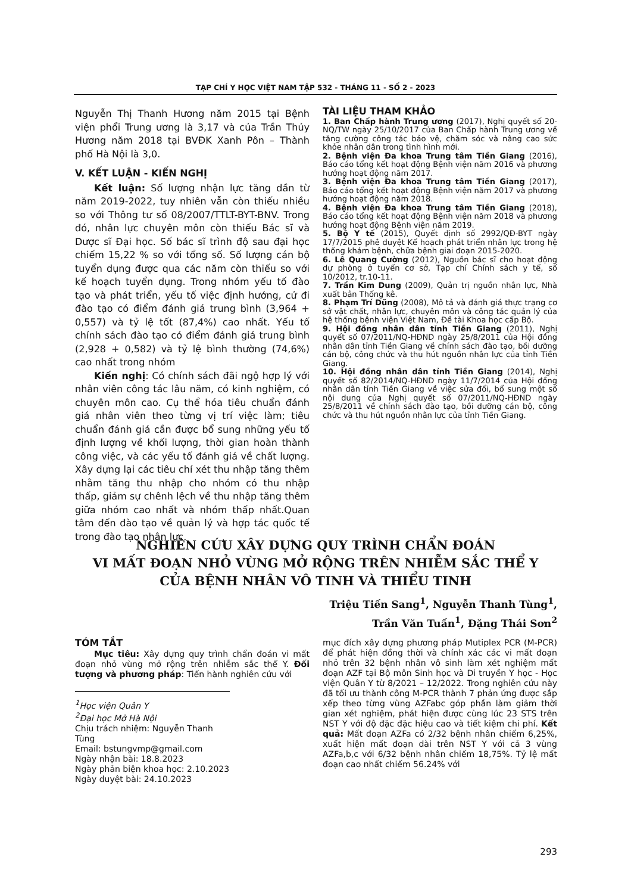TẠP CHÍ Y HỌC VIỆT NAM TẬP 532 - THÁNG 11 - SỐ 2 - 2023
Nguyễn Thị Thanh Hương năm 2015 tại Bệnh viện phổi Trung ương là 3,17 và của Trần Thủy Hương năm 2018 tại BVĐK Xanh Pôn – Thành phố Hà Nội là 3,0.
V. KẾT LUẬN - KIẾN NGHỊ
Kết luận: Số lượng nhận lực tăng dần từ năm 2019-2022, tuy nhiên vẫn còn thiếu nhiều so với Thông tư số 08/2007/TTLT-BYT-BNV. Trong đó, nhân lực chuyên môn còn thiếu Bác sĩ và Dược sĩ Đại học. Số bác sĩ trình độ sau đại học chiếm 15,22 % so với tổng số. Số lượng cán bộ tuyển dụng được qua các năm còn thiếu so với kế hoạch tuyển dụng. Trong nhóm yếu tố đào tạo và phát triển, yếu tố việc định hướng, cử đi đào tạo có điểm đánh giá trung bình (3,964 + 0,557) và tỷ lệ tốt (87,4%) cao nhất. Yếu tố chính sách đào tạo có điểm đánh giá trung bình (2,928 + 0,582) và tỷ lệ bình thường (74,6%) cao nhất trong nhóm
Kiến nghị: Có chính sách đãi ngộ hợp lý với nhân viên công tác lâu năm, có kinh nghiệm, có chuyên môn cao. Cụ thể hóa tiêu chuẩn đánh giá nhân viên theo từng vị trí việc làm; tiêu chuẩn đánh giá cần được bổ sung những yếu tố định lượng về khối lượng, thời gian hoàn thành công việc, và các yếu tố đánh giá về chất lượng. Xây dựng lại các tiêu chí xét thu nhập tăng thêm nhằm tăng thu nhập cho nhóm có thu nhập thấp, giảm sự chênh lệch về thu nhập tăng thêm giữa nhóm cao nhất và nhóm thấp nhất.Quan tâm đến đào tạo về quản lý và hợp tác quốc tế trong đào tạo nhân lực.
TÀI LIỆU THAM KHẢO
1. Ban Chấp hành Trung ương (2017), Nghị quyết số 20-NQ/TW ngày 25/10/2017 của Ban Chấp hành Trung ương về tăng cường công tác bảo vệ, chăm sóc và nâng cao sức khỏe nhân dân trong tình hình mới.
2. Bệnh viện Đa khoa Trung tâm Tiền Giang (2016), Báo cáo tổng kết hoạt động Bệnh viện năm 2016 và phương hướng hoạt động năm 2017.
3. Bệnh viện Đa khoa Trung tâm Tiền Giang (2017), Báo cáo tổng kết hoạt động Bệnh viện năm 2017 và phương hướng hoạt động năm 2018.
4. Bệnh viện Đa khoa Trung tâm Tiền Giang (2018), Báo cáo tổng kết hoạt động Bệnh viện năm 2018 và phương hướng hoạt động Bệnh viện năm 2019.
5. Bộ Y tế (2015), Quyết định số 2992/QĐ-BYT ngày 17/7/2015 phê duyệt Kế hoạch phát triển nhân lực trong hệ thống khám bệnh, chữa bệnh giai đoạn 2015-2020.
6. Lê Quang Cường (2012), Nguồn bác sĩ cho hoạt động dự phòng ở tuyến cơ sở, Tạp chí Chính sách y tế, số 10/2012, tr.10-11.
7. Trần Kim Dung (2009), Quản trị nguồn nhân lực, Nhà xuất bản Thống kê.
8. Phạm Trí Dũng (2008), Mô tả và đánh giá thực trạng cơ sở vật chất, nhân lực, chuyên môn và công tác quản lý của hệ thống bệnh viện Việt Nam, Đề tài Khoa học cấp Bộ.
9. Hội đồng nhân dân tỉnh Tiền Giang (2011), Nghị quyết số 07/2011/NQ-HĐND ngày 25/8/2011 của Hội đồng nhân dân tỉnh Tiền Giang về chính sách đào tạo, bồi dưỡng cán bộ, công chức và thu hút nguồn nhân lực của tỉnh Tiền Giang.
10. Hội đồng nhân dân tỉnh Tiền Giang (2014), Nghị quyết số 82/2014/NQ-HĐND ngày 11/7/2014 của Hội đồng nhân dân tỉnh Tiền Giang về việc sửa đổi, bổ sung một số nội dung của Nghị quyết số 07/2011/NQ-HĐND ngày 25/8/2011 về chính sách đào tạo, bồi dưỡng cán bộ, công chức và thu hút nguồn nhân lực của tỉnh Tiền Giang.
NGHIÊN CỨU XÂY DỰNG QUY TRÌNH CHẨN ĐOÁN
VI MẤT ĐOẠN NHỎ VÙNG MỞ RỘNG TRÊN NHIỄM SẮC THỂ Y
CỦA BỆNH NHÂN VÔ TINH VÀ THIỂU TINH
Triệu Tiến Sang<sup>1</sup>, Nguyễn Thanh Tùng<sup>1</sup>,
Trần Văn Tuấn<sup>1</sup>, Đặng Thái Sơn<sup>2</sup>
TÓM TẮT
Mục tiêu: Xây dựng quy trình chẩn đoán vi mất đoạn nhỏ vùng mở rộng trên nhiễm sắc thể Y. Đối tượng và phương pháp: Tiến hành nghiên cứu với
<sup>1</sup>Học viện Quân Y
<sup>2</sup> Đại học Mở Hà Nội
Chịu trách nhiệm: Nguyễn Thanh Tùng
Email: bstungvmp@gmail.com
Ngày nhận bài: 18.8.2023
Ngày phản biện khoa học: 2.10.2023
Ngày duyệt bài: 24.10.2023
mục đích xây dựng phương pháp Mutiplex PCR (M-PCR) để phát hiện đồng thời và chính xác các vi mất đoạn nhỏ trên 32 bệnh nhân vô sinh làm xét nghiệm mất đoạn AZF tại Bộ môn Sinh học và Di truyền Y học - Học viện Quân Y từ 8/2021 – 12/2022. Trong nghiên cứu này đã tối ưu thành công M-PCR thành 7 phản ứng được sắp xếp theo từng vùng AZFabc góp phần làm giảm thời gian xét nghiệm, phát hiện được cùng lúc 23 STS trên NST Y với độ đặc đặc hiệu cao và tiết kiệm chi phí. Kết quả: Mất đoạn AZFa có 2/32 bệnh nhân chiếm 6,25%, xuất hiện mất đoạn dài trên NST Y với cả 3 vùng AZFa,b,c với 6/32 bệnh nhân chiếm 18,75%. Tỷ lệ mất đoạn cao nhất chiếm 56.24% với
293